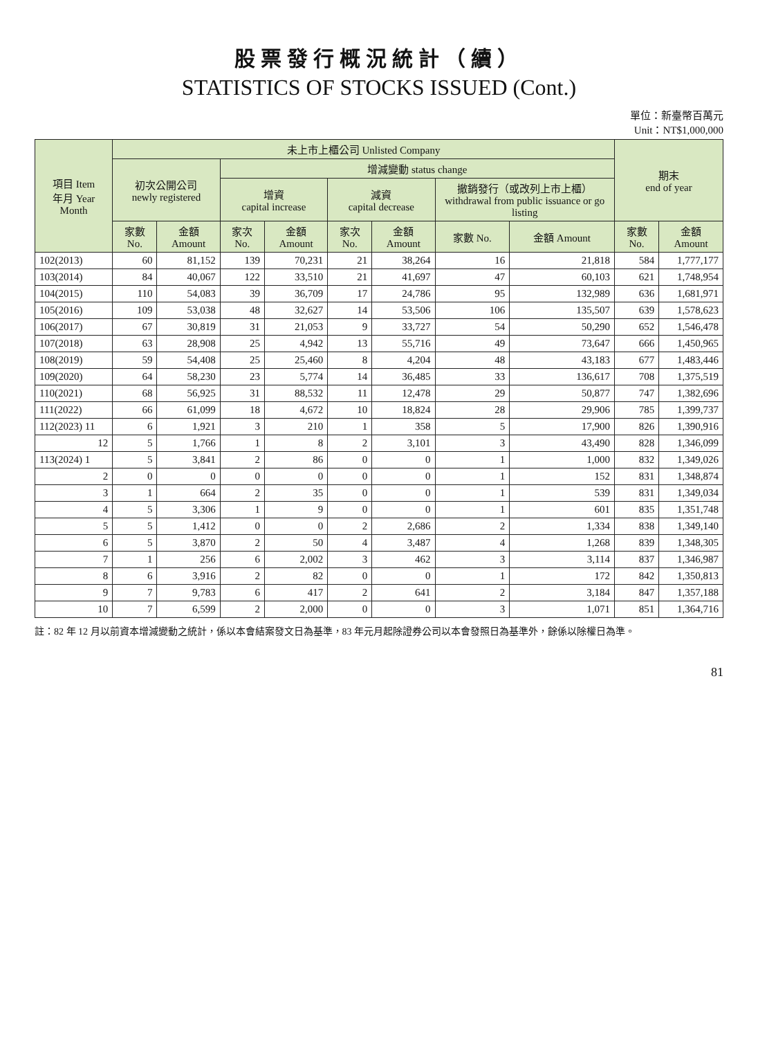股票發行概況統計（續）
STATISTICS OF STOCKS ISSUED (Cont.)
單位：新臺幣百萬元
Unit：NT$1,000,000
| 項目 Item 年月 Year Month | 未上市上櫃公司 Unlisted Company | | | | | | | | 期末 end of year | |
| --- | --- | --- | --- | --- | --- | --- | --- | --- | --- | --- |
| | 初次公開公司 newly registered | | 增減變動 status change | | | | | | | |
| | | | 增資 capital increase | | 減資 capital decrease | | 撤銷發行（或改列上市上櫃） withdrawal from public issuance or go listing | | | |
| | 家數 No. | 金額 Amount | 家次 No. | 金額 Amount | 家次 No. | 金額 Amount | 家數 No. | 金額 Amount | 家數 No. | 金額 Amount |
| 102(2013) | 60 | 81,152 | 139 | 70,231 | 21 | 38,264 | 16 | 21,818 | 584 | 1,777,177 |
| 103(2014) | 84 | 40,067 | 122 | 33,510 | 21 | 41,697 | 47 | 60,103 | 621 | 1,748,954 |
| 104(2015) | 110 | 54,083 | 39 | 36,709 | 17 | 24,786 | 95 | 132,989 | 636 | 1,681,971 |
| 105(2016) | 109 | 53,038 | 48 | 32,627 | 14 | 53,506 | 106 | 135,507 | 639 | 1,578,623 |
| 106(2017) | 67 | 30,819 | 31 | 21,053 | 9 | 33,727 | 54 | 50,290 | 652 | 1,546,478 |
| 107(2018) | 63 | 28,908 | 25 | 4,942 | 13 | 55,716 | 49 | 73,647 | 666 | 1,450,965 |
| 108(2019) | 59 | 54,408 | 25 | 25,460 | 8 | 4,204 | 48 | 43,183 | 677 | 1,483,446 |
| 109(2020) | 64 | 58,230 | 23 | 5,774 | 14 | 36,485 | 33 | 136,617 | 708 | 1,375,519 |
| 110(2021) | 68 | 56,925 | 31 | 88,532 | 11 | 12,478 | 29 | 50,877 | 747 | 1,382,696 |
| 111(2022) | 66 | 61,099 | 18 | 4,672 | 10 | 18,824 | 28 | 29,906 | 785 | 1,399,737 |
| 112(2023) 11 | 6 | 1,921 | 3 | 210 | 1 | 358 | 5 | 17,900 | 826 | 1,390,916 |
| 12 | 5 | 1,766 | 1 | 8 | 2 | 3,101 | 3 | 43,490 | 828 | 1,346,099 |
| 113(2024) 1 | 5 | 3,841 | 2 | 86 | 0 | 0 | 1 | 1,000 | 832 | 1,349,026 |
| 2 | 0 | 0 | 0 | 0 | 0 | 0 | 1 | 152 | 831 | 1,348,874 |
| 3 | 1 | 664 | 2 | 35 | 0 | 0 | 1 | 539 | 831 | 1,349,034 |
| 4 | 5 | 3,306 | 1 | 9 | 0 | 0 | 1 | 601 | 835 | 1,351,748 |
| 5 | 5 | 1,412 | 0 | 0 | 2 | 2,686 | 2 | 1,334 | 838 | 1,349,140 |
| 6 | 5 | 3,870 | 2 | 50 | 4 | 3,487 | 4 | 1,268 | 839 | 1,348,305 |
| 7 | 1 | 256 | 6 | 2,002 | 3 | 462 | 3 | 3,114 | 837 | 1,346,987 |
| 8 | 6 | 3,916 | 2 | 82 | 0 | 0 | 1 | 172 | 842 | 1,350,813 |
| 9 | 7 | 9,783 | 6 | 417 | 2 | 641 | 2 | 3,184 | 847 | 1,357,188 |
| 10 | 7 | 6,599 | 2 | 2,000 | 0 | 0 | 3 | 1,071 | 851 | 1,364,716 |
註：82 年 12 月以前資本增減變動之統計，係以本會結案發文日為基準，83 年元月起除證券公司以本會發照日為基準外，餘係以除權日為準。
81